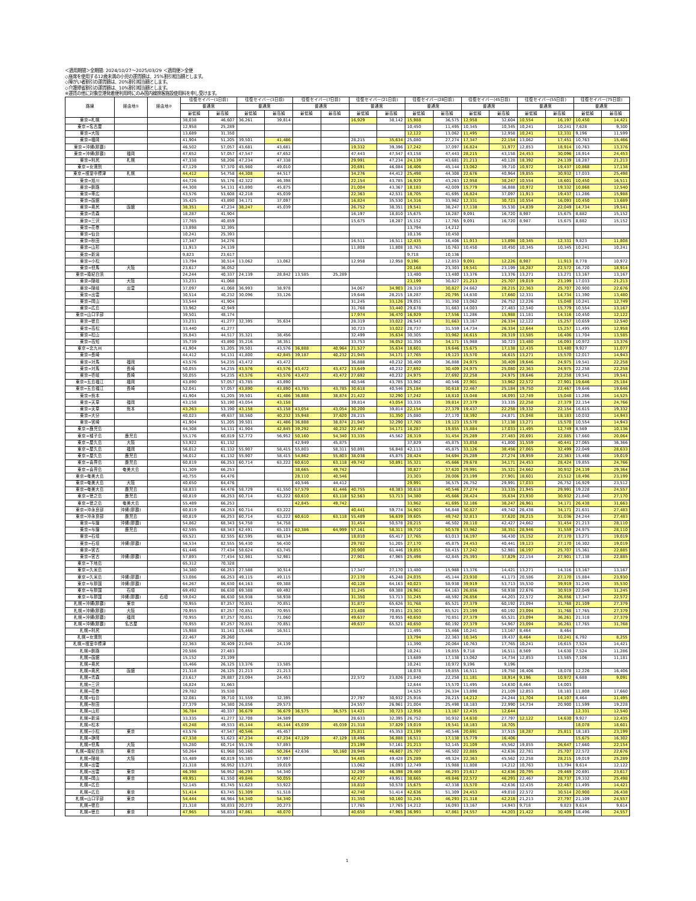＜適用期間＞全期間: 2024/10/27～2025/03/29 ＜適用便＞全便
◇座席を使用する12歳未満の小児の運賃額は、25%割引相当額とします。
◇障がい者割引の運賃額は、20%割引相当額とします。
◇介護帰省割引の運賃額は、10%割引相当額とします。
※運賃の他に対象空港発着便利用時にのみ国内線旅客施設使用料を申し受けます。
| 路線 | 経由地① | 経由地② | 往復セイバー(1日前) | | 往復セイバー(3日前) | | 往復セイバー(7日前) | | 往復セイバー(21日前) | | 往復セイバー(28日前) | | 往復セイバー(45日前) | | 往復セイバー(55日前) | | 往復セイバー(75日前) | |
| --- | --- | --- | --- | --- | --- | --- | --- | --- | --- | --- | --- | --- | --- | --- | --- | --- | --- | --- |
| | | | 普通席 | | 普通席 | | 普通席 | | 普通席 | | 普通席 | | 普通席 | | 普通席 | | 普通席 | |
| | | | 最低額 | 最高額 | 最低額 | 最高額 | 最低額 | 最高額 | 最低額 | 最高額 | 最低額 | 最高額 | 最低額 | 最高額 | 最低額 | 最高額 | 最低額 | 最高額 |
| 東京=札幌 | | | 38,038 | 46,607 | 36,261 | 39,814 | | | 16,929 | 38,142 | 15,988 | 36,575 | 12,958 | 32,604 | 10,554 | 16,197 | 10,450 | 14,421 |
| 東京=名古屋 | | | 12,958 | 25,289 | | | | | | | 10,450 | 11,495 | 10,345 | 10,345 | 10,241 | 10,241 | 7,628 | 9,300 |
| 東京=大阪 | | | 13,689 | 31,350 | | | | | | | 12,122 | 13,062 | 11,495 | 12,958 | 10,241 | 12,331 | 9,196 | 11,599 |
| 東京=福岡 | | | 41,904 | 51,205 | 39,501 | 41,486 | | | 28,215 | 35,634 | 25,080 | 27,274 | 17,347 | 22,154 | 13,062 | 17,451 | 10,763 | 15,466 |
| 東京=沖縄(那覇) | | | 46,502 | 57,057 | 43,681 | 43,681 | | | 19,332 | 39,396 | 17,242 | 37,097 | 16,824 | 31,977 | 12,853 | 18,914 | 10,763 | 13,376 |
| 東京=沖縄(那覇) | 福岡 | | 47,652 | 57,057 | 47,547 | 47,652 | | | 47,443 | 47,547 | 43,158 | 47,443 | 28,215 | 43,158 | 24,453 | 30,096 | 18,914 | 24,453 |
| 東京=利尻 | 札幌 | | 47,338 | 58,206 | 47,234 | 47,338 | | | 29,991 | 47,234 | 24,139 | 43,681 | 21,213 | 40,128 | 18,392 | 24,139 | 18,287 | 21,213 |
| 東京=女満別 | | | 47,129 | 57,370 | 45,980 | 49,010 | | | 20,691 | 46,084 | 16,406 | 45,144 | 13,062 | 39,710 | 10,972 | 19,437 | 10,868 | 17,138 |
| 東京=根室中標津 | 札幌 | | 44,412 | 54,758 | 44,308 | 44,517 | | | 34,276 | 44,412 | 25,498 | 44,308 | 22,676 | 40,964 | 19,855 | 30,932 | 17,033 | 25,498 |
| 東京=旭川 | | | 44,726 | 55,176 | 42,322 | 46,398 | | | 22,154 | 43,785 | 16,929 | 43,263 | 12,958 | 38,247 | 10,554 | 18,601 | 10,450 | 16,511 |
| 東京=釧路 | | | 44,308 | 54,131 | 43,890 | 45,875 | | | 21,004 | 43,367 | 18,183 | 42,009 | 15,779 | 36,888 | 10,972 | 19,332 | 10,868 | 12,540 |
| 東京=帯広 | | | 43,576 | 53,608 | 42,218 | 45,039 | | | 22,363 | 42,531 | 18,705 | 41,695 | 16,824 | 37,097 | 11,913 | 19,437 | 11,286 | 15,988 |
| 東京=函館 | | | 35,425 | 43,890 | 34,171 | 37,097 | | | 16,824 | 35,530 | 14,316 | 33,962 | 12,331 | 30,723 | 10,554 | 16,093 | 10,450 | 13,689 |
| 東京=奥尻 | 函館 | | 38,351 | 47,234 | 38,247 | 45,039 | | | 26,752 | 38,351 | 19,541 | 38,247 | 17,138 | 35,530 | 14,839 | 22,049 | 14,734 | 19,541 |
| 東京=青森 | | | 18,287 | 41,904 | | | | | 16,197 | 18,810 | 15,675 | 18,287 | 9,091 | 16,720 | 8,987 | 15,675 | 8,882 | 15,152 |
| 東京=三沢 | | | 17,765 | 40,859 | | | | | 15,675 | 18,287 | 15,152 | 17,765 | 9,091 | 16,720 | 8,987 | 15,675 | 8,882 | 15,152 |
| 東京=花巻 | | | 13,898 | 32,395 | | | | | | | 13,794 | 14,212 | | | | | | |
| 東京=仙台 | | | 10,241 | 25,393 | | | | | | | 10,136 | 10,450 | | | | | | |
| 東京=秋田 | | | 17,347 | 34,276 | | | | | 16,511 | 16,511 | 12,435 | 16,406 | 11,913 | 13,898 | 10,345 | 12,331 | 9,823 | 11,808 |
| 東京=山形 | | | 11,913 | 24,139 | | | | | 11,808 | 11,808 | 10,763 | 10,763 | 10,450 | 10,450 | 10,345 | 10,345 | 10,241 | 10,241 |
| 東京=新潟 | | | 9,823 | 23,617 | | | | | | | 9,718 | 10,136 | | | | | | |
| 東京=小松 | | | 13,794 | 30,514 | 13,062 | 13,062 | | | 12,958 | 12,958 | 9,196 | 12,853 | 9,091 | 12,226 | 8,987 | 11,913 | 8,778 | 10,972 |
| 東京=但馬 | 大阪 | | 23,617 | 36,052 | | | | | | | 20,168 | 23,303 | 19,541 | 23,199 | 18,287 | 22,572 | 16,720 | 18,914 |
| 東京=南紀白浜 | | | 24,244 | 40,337 | 24,139 | 28,842 | 13,585 | 25,289 | | | 13,480 | 13,480 | 13,376 | 13,376 | 13,271 | 13,271 | 13,167 | 13,167 |
| 東京=隠岐 | 大阪 | | 33,231 | 41,068 | | | | | | | 23,199 | 30,827 | 21,213 | 25,707 | 19,019 | 23,199 | 17,033 | 21,213 |
| 東京=隠岐 | 出雲 | | 37,097 | 41,068 | 36,993 | 38,978 | | | 34,067 | 34,903 | 28,319 | 30,827 | 24,662 | 28,215 | 22,363 | 25,707 | 20,900 | 22,676 |
| 東京=出雲 | | | 30,514 | 40,232 | 30,096 | 33,126 | | | 19,646 | 28,215 | 18,287 | 20,795 | 14,630 | 17,660 | 12,331 | 14,734 | 11,390 | 13,480 |
| 東京=岡山 | | | 33,544 | 41,904 | | | | | 31,245 | 33,126 | 29,051 | 31,350 | 13,062 | 26,752 | 12,226 | 15,048 | 10,241 | 12,749 |
| 東京=広島 | | | 33,962 | 42,949 | | | | | 31,768 | 33,440 | 29,678 | 31,663 | 14,003 | 27,483 | 12,540 | 15,779 | 10,554 | 13,167 |
| 東京=山口宇部 | | | 39,501 | 48,174 | | | | | 17,974 | 36,470 | 16,929 | 17,556 | 11,286 | 15,988 | 11,181 | 14,316 | 10,450 | 12,122 |
| 東京=徳島 | | | 33,231 | 41,277 | 32,395 | 35,634 | | | 28,319 | 33,022 | 26,543 | 31,663 | 13,167 | 26,334 | 12,122 | 15,257 | 10,659 | 12,540 |
| 東京=高松 | | | 33,440 | 41,277 | | | | | 30,723 | 33,022 | 28,737 | 31,559 | 14,734 | 26,334 | 12,644 | 15,257 | 11,495 | 12,958 |
| 東京=松山 | | | 35,843 | 44,517 | 35,321 | 38,456 | | | 32,499 | 35,634 | 30,305 | 33,962 | 16,615 | 28,319 | 13,585 | 16,406 | 11,704 | 13,585 |
| 東京=高知 | | | 35,739 | 43,890 | 35,216 | 38,351 | | | 33,753 | 36,052 | 31,350 | 34,171 | 15,988 | 30,723 | 13,480 | 16,093 | 10,972 | 13,376 |
| 東京=北九州 | | | 41,904 | 51,205 | 39,501 | 43,576 | 36,888 | 40,964 | 21,527 | 35,634 | 18,601 | 19,646 | 15,675 | 17,138 | 12,435 | 13,480 | 9,927 | 11,077 |
| 東京=長崎 | | | 44,412 | 54,131 | 41,800 | 42,845 | 39,187 | 40,232 | 21,945 | 34,171 | 17,765 | 19,123 | 15,570 | 16,615 | 13,271 | 15,570 | 12,017 | 14,943 |
| 東京=対馬 | 福岡 | | 43,576 | 54,235 | 43,472 | 43,472 | | | 36,888 | 40,232 | 30,409 | 36,888 | 24,975 | 30,409 | 19,646 | 24,975 | 19,541 | 22,258 |
| 東京=対馬 | 長崎 | | 50,055 | 54,235 | 43,576 | 43,576 | 43,472 | 43,472 | 33,649 | 40,232 | 27,692 | 30,409 | 24,975 | 25,080 | 22,363 | 24,975 | 22,258 | 22,258 |
| 東京=壱岐 | 長崎 | | 50,055 | 54,235 | 43,576 | 43,576 | 43,472 | 43,472 | 27,692 | 40,232 | 24,975 | 27,692 | 22,258 | 24,975 | 19,646 | 22,258 | 19,541 | 19,541 |
| 東京=五島福江 | 福岡 | | 43,890 | 57,057 | 43,785 | 43,890 | | | 40,546 | 43,785 | 33,962 | 40,546 | 27,901 | 33,962 | 22,572 | 27,901 | 19,646 | 25,184 |
| 東京=五島福江 | 長崎 | | 52,041 | 57,057 | 43,890 | 43,890 | 43,785 | 43,785 | 30,618 | 40,546 | 25,184 | 30,618 | 22,467 | 25,184 | 19,750 | 22,467 | 19,646 | 19,646 |
| 東京=熊本 | | | 41,904 | 51,205 | 39,501 | 41,486 | 36,888 | 38,874 | 21,422 | 32,290 | 17,242 | 18,810 | 15,048 | 16,093 | 12,749 | 15,048 | 11,286 | 14,525 |
| 東京=天草 | 福岡 | | 43,158 | 53,190 | 43,054 | 43,158 | | | 39,814 | 43,054 | 33,335 | 39,814 | 27,379 | 33,335 | 22,258 | 27,379 | 22,154 | 24,766 |
| 東京=天草 | 熊本 | | 43,263 | 53,190 | 43,158 | 43,158 | 43,054 | 43,054 | 30,200 | 39,814 | 22,154 | 27,379 | 19,437 | 22,258 | 19,332 | 22,154 | 16,615 | 19,332 |
| 東京=大分 | | | 40,023 | 49,637 | 38,560 | 40,232 | 35,948 | 37,620 | 28,215 | 31,350 | 25,080 | 27,170 | 18,392 | 24,871 | 15,048 | 18,183 | 10,032 | 14,943 |
| 東京=宮崎 | | | 41,904 | 51,205 | 39,501 | 41,486 | 36,888 | 38,874 | 21,945 | 32,290 | 17,765 | 19,123 | 15,570 | 17,138 | 13,271 | 15,570 | 10,554 | 14,943 |
| 東京=鹿児島 | | | 44,308 | 54,131 | 41,904 | 42,845 | 39,292 | 40,232 | 22,467 | 34,171 | 18,287 | 19,855 | 15,884 | 17,033 | 11,495 | 12,749 | 8,569 | 10,136 |
| 東京=種子島 | 鹿児島 | | 55,176 | 60,819 | 52,772 | 56,952 | 50,160 | 54,340 | 33,335 | 45,562 | 28,319 | 31,454 | 25,289 | 27,483 | 20,691 | 22,885 | 17,660 | 20,064 |
| 東京=屋久島 | 大阪 | | 53,922 | 61,132 | | | 42,949 | 45,875 | | | 37,829 | 45,875 | 33,858 | 41,800 | 31,559 | 40,441 | 27,065 | 36,366 |
| 東京=屋久島 | 福岡 | | 56,012 | 61,132 | 55,907 | 58,415 | 55,803 | 58,311 | 50,891 | 56,848 | 42,113 | 45,875 | 33,126 | 38,456 | 27,065 | 32,499 | 22,049 | 28,633 |
| 東京=屋久島 | 鹿児島 | | 56,012 | 61,132 | 55,907 | 58,415 | 54,862 | 55,803 | 38,038 | 45,875 | 28,424 | 34,694 | 25,289 | 27,274 | 19,959 | 22,363 | 15,466 | 19,019 |
| 東京=喜界島 | 鹿児島 | | 60,819 | 66,253 | 60,714 | 63,222 | 60,610 | 63,118 | 49,742 | 50,891 | 35,321 | 45,666 | 29,678 | 34,171 | 24,453 | 28,424 | 19,855 | 24,766 |
| 東京=喜界島 | 奄美大島 | | 51,309 | 66,253 | | | 38,665 | 49,742 | | | 30,827 | 37,620 | 29,991 | 35,321 | 24,662 | 30,932 | 24,139 | 29,364 |
| 東京=奄美大島 | | | 40,755 | 64,476 | | | 28,110 | 40,546 | | | 23,303 | 28,006 | 23,199 | 27,901 | 18,601 | 23,512 | 18,496 | 23,199 |
| 東京=奄美大島 | 大阪 | | 40,650 | 64,476 | | | 40,546 | 44,412 | | | 29,991 | 36,575 | 26,752 | 29,991 | 17,033 | 26,752 | 16,929 | 23,512 |
| 東京=奄美大島 | 鹿児島 | | 58,833 | 64,476 | 58,729 | 61,550 | 57,579 | 61,446 | 40,755 | 48,383 | 30,618 | 40,546 | 27,274 | 33,335 | 21,945 | 29,991 | 19,228 | 24,557 |
| 東京=徳之島 | 鹿児島 | | 60,819 | 66,253 | 60,714 | 63,222 | 60,610 | 63,118 | 52,563 | 53,713 | 34,380 | 45,666 | 28,424 | 35,634 | 23,930 | 30,932 | 21,840 | 27,170 |
| 東京=徳之島 | 奄美大島 | | 55,489 | 66,253 | | | 42,845 | 49,742 | | | 33,962 | 41,695 | 32,186 | 38,247 | 26,961 | 34,171 | 26,438 | 31,663 |
| 東京=沖永良部 | 沖縄(那覇) | | 60,819 | 66,253 | 60,714 | 63,222 | | | 40,441 | 59,774 | 34,903 | 56,848 | 30,827 | 49,742 | 26,438 | 34,171 | 21,631 | 27,483 |
| 東京=沖永良部 | 鹿児島 | | 60,819 | 66,253 | 60,714 | 63,222 | 60,610 | 63,118 | 55,489 | 56,639 | 39,605 | 49,742 | 32,813 | 37,620 | 28,215 | 31,036 | 24,244 | 27,483 |
| 東京=与論 | 沖縄(那覇) | | 54,862 | 68,343 | 54,758 | 54,758 | | | 31,454 | 50,578 | 28,215 | 46,502 | 28,110 | 42,427 | 24,662 | 31,454 | 21,213 | 28,110 |
| 東京=与論 | 鹿児島 | | 62,595 | 68,343 | 62,491 | 65,103 | 62,386 | 64,999 | 57,161 | 58,311 | 39,710 | 50,578 | 33,962 | 38,351 | 28,946 | 31,559 | 24,975 | 28,110 |
| 東京=石垣 | | | 65,521 | 82,555 | 62,595 | 68,134 | | | 18,810 | 65,417 | 17,765 | 63,013 | 16,197 | 56,430 | 15,152 | 27,170 | 13,271 | 19,019 |
| 東京=石垣 | 沖縄(那覇) | | 56,534 | 82,555 | 56,430 | 56,430 | | | 29,782 | 51,205 | 27,170 | 45,875 | 24,453 | 40,441 | 19,123 | 27,170 | 16,302 | 19,019 |
| 東京=宮古 | | | 61,446 | 77,434 | 58,624 | 63,745 | | | 20,900 | 61,446 | 19,855 | 58,415 | 17,242 | 52,981 | 16,197 | 25,707 | 15,361 | 22,885 |
| 東京=宮古 | 沖縄(那覇) | | 57,893 | 77,434 | 52,981 | 52,981 | | | 27,901 | 47,965 | 25,498 | 42,845 | 25,393 | 37,829 | 22,154 | 27,901 | 17,138 | 22,885 |
| 東京=下地島 | | | 65,312 | 70,328 | | | | | | | | | | | | | | |
| 東京=久米島 | | | 34,380 | 66,253 | 27,588 | 30,514 | | | 17,347 | 27,170 | 13,480 | 15,988 | 13,376 | 14,421 | 13,271 | 14,316 | 13,167 | 13,167 |
| 東京=久米島 | 沖縄(那覇) | | 53,086 | 66,253 | 49,115 | 49,115 | | | 27,170 | 45,248 | 24,035 | 45,144 | 23,930 | 41,173 | 20,586 | 27,170 | 15,884 | 23,930 |
| 東京=与那国 | 沖縄(那覇) | | 64,267 | 86,630 | 64,163 | 69,388 | | | 40,128 | 64,163 | 40,023 | 58,938 | 39,919 | 53,713 | 35,530 | 39,919 | 31,245 | 35,530 |
| 東京=与那国 | 石垣 | | 69,492 | 86,630 | 69,388 | 69,492 | | | 31,245 | 69,388 | 26,961 | 64,163 | 26,856 | 58,938 | 22,676 | 30,919 | 22,049 | 31,245 |
| 東京=与那国 | 沖縄(那覇) | 石垣 | 59,042 | 86,630 | 58,938 | 58,938 | | | 31,350 | 53,713 | 31,245 | 48,592 | 26,856 | 44,203 | 22,572 | 26,856 | 17,347 | 22,572 |
| 札幌=沖縄(那覇) | 東京 | | 70,955 | 87,257 | 70,851 | 70,851 | | | 31,872 | 65,626 | 31,768 | 65,521 | 27,379 | 60,192 | 23,094 | 31,768 | 21,109 | 27,379 |
| 札幌=沖縄(那覇) | 大阪 | | 70,955 | 87,257 | 70,851 | 70,955 | | | 23,408 | 70,851 | 23,303 | 65,521 | 23,199 | 60,192 | 23,094 | 31,768 | 17,765 | 27,379 |
| 札幌=沖縄(那覇) | 福岡 | | 70,955 | 87,257 | 70,851 | 71,060 | | | 49,637 | 70,955 | 40,650 | 70,851 | 27,379 | 65,521 | 23,094 | 36,261 | 21,318 | 27,379 |
| 札幌=沖縄(那覇) | 名古屋 | | 70,955 | 87,257 | 70,851 | 70,851 | | | 49,637 | 65,521 | 40,650 | 60,192 | 27,379 | 54,967 | 23,094 | 36,261 | 17,765 | 31,768 |
| 札幌=利尻 | | | 15,988 | 31,141 | 15,466 | 16,511 | | | | | 11,495 | 15,466 | 10,241 | 13,167 | 8,464 | 8,464 | | |
| 札幌=女満別 | | | 22,467 | 29,260 | | | | | | | 13,794 | 22,363 | 10,345 | 19,437 | 8,464 | 10,241 | 6,792 | 8,255 |
| 札幌=根室中標津 | | | 22,363 | 30,409 | 21,945 | 24,139 | | | | | 11,390 | 20,064 | 10,763 | 17,765 | 10,241 | 16,615 | 7,524 | 14,421 |
| 札幌=釧路 | | | 20,586 | 27,483 | | | | | | | 10,241 | 19,855 | 9,718 | 16,511 | 8,569 | 14,630 | 7,524 | 11,286 |
| 札幌=函館 | | | 15,152 | 23,199 | | | | | | | 13,689 | 17,138 | 13,062 | 14,734 | 12,853 | 13,585 | 7,106 | 11,181 |
| 札幌=奥尻 | | | 15,466 | 26,125 | 13,376 | 13,585 | | | | | 10,241 | 10,972 | 9,196 | 9,196 | | | | |
| 札幌=奥尻 | 函館 | | 21,318 | 26,125 | 21,213 | 21,213 | | | | | 18,078 | 19,855 | 16,511 | 19,750 | 16,406 | 18,078 | 12,226 | 16,406 |
| 札幌=青森 | | | 23,617 | 29,887 | 23,094 | 24,453 | | | 22,572 | 23,826 | 21,840 | 22,258 | 11,181 | 18,914 | 9,196 | 10,972 | 6,688 | 9,091 |
| 札幌=三沢 | | | 16,824 | 31,663 | | | | | | | 12,644 | 15,570 | 11,495 | 14,630 | 8,464 | 14,003 | | |
| 札幌=花巻 | | | 29,782 | 35,530 | | | | | | | 14,525 | 26,334 | 13,898 | 21,109 | 12,853 | 18,183 | 11,808 | 17,660 |
| 札幌=仙台 | | | 32,081 | 39,710 | 31,559 | 32,395 | | | 27,797 | 30,932 | 25,916 | 28,215 | 14,212 | 24,244 | 11,704 | 14,107 | 8,464 | 11,495 |
| 札幌=秋田 | | | 27,379 | 34,380 | 26,856 | 29,573 | | | 24,557 | 26,961 | 21,004 | 25,498 | 18,183 | 22,990 | 14,734 | 20,900 | 11,599 | 19,228 |
| 札幌=山形 | | | 36,784 | 40,337 | 36,679 | 36,679 | 36,575 | 36,575 | 14,421 | 30,723 | 12,958 | 13,167 | 12,435 | 12,644 | | | 12,331 | 12,540 |
| 札幌=新潟 | | | 33,335 | 41,277 | 32,708 | 34,589 | | | 28,633 | 32,395 | 26,752 | 30,932 | 14,630 | 27,797 | 12,122 | 14,630 | 9,927 | 12,435 |
| 札幌=松本 | | | 45,248 | 49,533 | 45,144 | 45,144 | 45,039 | 45,039 | 21,318 | 37,829 | 19,019 | 19,541 | 18,183 | 18,705 | | | 18,078 | 18,601 |
| 札幌=小松 | 東京 | | 43,576 | 47,547 | 40,546 | 45,457 | | | 25,811 | 45,353 | 23,199 | 40,546 | 20,691 | 37,515 | 18,287 | 25,811 | 18,183 | 23,199 |
| 札幌=静岡 | | | 47,338 | 51,623 | 47,234 | 47,234 | 47,129 | 47,129 | 18,496 | 36,888 | 16,511 | 17,138 | 15,779 | 16,406 | | | 15,675 | 16,302 |
| 札幌=但馬 | 大阪 | | 55,280 | 60,714 | 55,176 | 57,893 | | | 23,199 | 57,161 | 21,213 | 52,145 | 21,109 | 45,562 | 19,855 | 26,647 | 17,660 | 22,154 |
| 札幌=南紀白浜 | 東京 | | 50,264 | 61,968 | 50,160 | 50,264 | 42,636 | 50,160 | 28,946 | 46,607 | 25,707 | 46,502 | 22,885 | 42,636 | 22,781 | 25,707 | 22,572 | 22,676 |
| 札幌=隠岐 | 大阪 | | 55,489 | 60,819 | 55,385 | 57,997 | | | 34,485 | 49,428 | 25,289 | 49,324 | 22,363 | 45,562 | 22,258 | 28,215 | 19,019 | 25,289 |
| 札幌=出雲 | | | 21,318 | 56,952 | 13,271 | 19,019 | | | 13,062 | 16,093 | 12,749 | 15,988 | 11,808 | 14,212 | 10,763 | 13,794 | 9,614 | 12,122 |
| 札幌=出雲 | 東京 | | 46,398 | 56,952 | 46,293 | 54,340 | | | 32,290 | 46,398 | 29,469 | 46,293 | 23,617 | 42,636 | 20,795 | 29,469 | 20,691 | 23,617 |
| 札幌=岡山 | 東京 | | 49,951 | 61,550 | 49,846 | 50,055 | | | 42,427 | 49,951 | 38,665 | 49,846 | 22,572 | 46,293 | 22,467 | 28,737 | 19,332 | 25,498 |
| 札幌=広島 | | | 52,145 | 63,745 | 51,623 | 53,922 | | | 18,810 | 50,578 | 15,675 | 47,338 | 15,570 | 42,636 | 12,435 | 22,467 | 11,495 | 14,421 |
| 札幌=広島 | 東京 | | 51,414 | 63,745 | 51,309 | 51,518 | | | 42,740 | 51,414 | 42,636 | 51,309 | 24,453 | 49,010 | 22,572 | 30,514 | 20,900 | 26,438 |
| 札幌=山口宇部 | 東京 | | 54,444 | 66,984 | 54,340 | 54,340 | | | 31,350 | 50,160 | 31,245 | 46,293 | 21,318 | 42,218 | 21,213 | 27,797 | 21,109 | 24,557 |
| 札幌=徳島 | | | 21,318 | 58,833 | 20,273 | 20,273 | | | 17,765 | 17,765 | 14,212 | 16,093 | 13,167 | 14,943 | 9,718 | 9,823 | 9,614 | 9,614 |
| 札幌=徳島 | 東京 | | 47,965 | 58,833 | 47,861 | 48,070 | | | 40,650 | 47,965 | 36,993 | 47,861 | 24,557 | 44,203 | 21,422 | 30,409 | 18,496 | 24,557 |
1